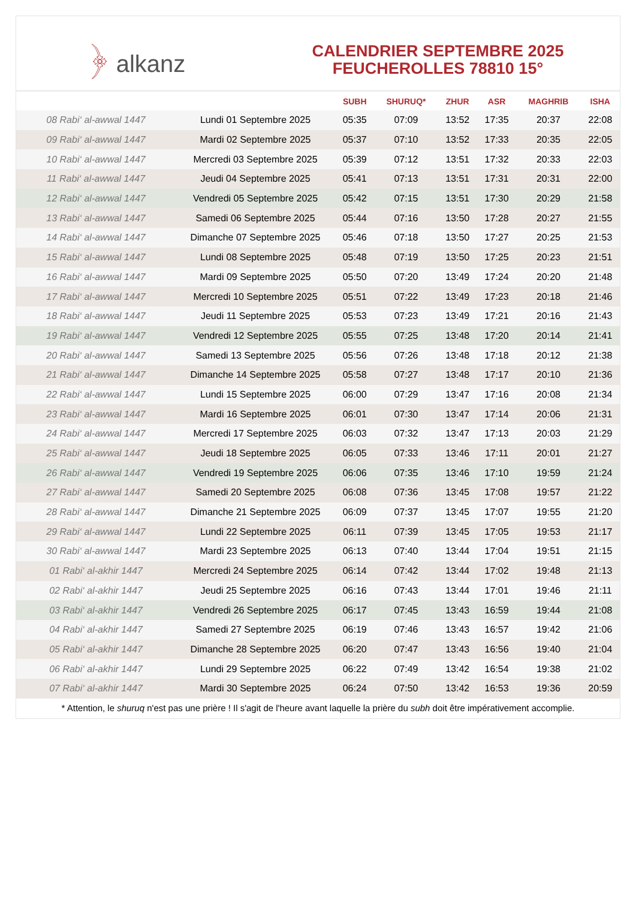﴿ alkanz
CALENDRIER SEPTEMBRE 2025
FEUCHEROLLES 78810 15°
| | | SUBH | SHURUQ* | ZHUR | ASR | MAGHRIB | ISHA |
| --- | --- | --- | --- | --- | --- | --- | --- |
| 08 Rabi‘ al-awwal 1447 | Lundi 01 Septembre 2025 | 05:35 | 07:09 | 13:52 | 17:35 | 20:37 | 22:08 |
| 09 Rabi‘ al-awwal 1447 | Mardi 02 Septembre 2025 | 05:37 | 07:10 | 13:52 | 17:33 | 20:35 | 22:05 |
| 10 Rabi‘ al-awwal 1447 | Mercredi 03 Septembre 2025 | 05:39 | 07:12 | 13:51 | 17:32 | 20:33 | 22:03 |
| 11 Rabi‘ al-awwal 1447 | Jeudi 04 Septembre 2025 | 05:41 | 07:13 | 13:51 | 17:31 | 20:31 | 22:00 |
| 12 Rabi‘ al-awwal 1447 | Vendredi 05 Septembre 2025 | 05:42 | 07:15 | 13:51 | 17:30 | 20:29 | 21:58 |
| 13 Rabi‘ al-awwal 1447 | Samedi 06 Septembre 2025 | 05:44 | 07:16 | 13:50 | 17:28 | 20:27 | 21:55 |
| 14 Rabi‘ al-awwal 1447 | Dimanche 07 Septembre 2025 | 05:46 | 07:18 | 13:50 | 17:27 | 20:25 | 21:53 |
| 15 Rabi‘ al-awwal 1447 | Lundi 08 Septembre 2025 | 05:48 | 07:19 | 13:50 | 17:25 | 20:23 | 21:51 |
| 16 Rabi‘ al-awwal 1447 | Mardi 09 Septembre 2025 | 05:50 | 07:20 | 13:49 | 17:24 | 20:20 | 21:48 |
| 17 Rabi‘ al-awwal 1447 | Mercredi 10 Septembre 2025 | 05:51 | 07:22 | 13:49 | 17:23 | 20:18 | 21:46 |
| 18 Rabi‘ al-awwal 1447 | Jeudi 11 Septembre 2025 | 05:53 | 07:23 | 13:49 | 17:21 | 20:16 | 21:43 |
| 19 Rabi‘ al-awwal 1447 | Vendredi 12 Septembre 2025 | 05:55 | 07:25 | 13:48 | 17:20 | 20:14 | 21:41 |
| 20 Rabi‘ al-awwal 1447 | Samedi 13 Septembre 2025 | 05:56 | 07:26 | 13:48 | 17:18 | 20:12 | 21:38 |
| 21 Rabi‘ al-awwal 1447 | Dimanche 14 Septembre 2025 | 05:58 | 07:27 | 13:48 | 17:17 | 20:10 | 21:36 |
| 22 Rabi‘ al-awwal 1447 | Lundi 15 Septembre 2025 | 06:00 | 07:29 | 13:47 | 17:16 | 20:08 | 21:34 |
| 23 Rabi‘ al-awwal 1447 | Mardi 16 Septembre 2025 | 06:01 | 07:30 | 13:47 | 17:14 | 20:06 | 21:31 |
| 24 Rabi‘ al-awwal 1447 | Mercredi 17 Septembre 2025 | 06:03 | 07:32 | 13:47 | 17:13 | 20:03 | 21:29 |
| 25 Rabi‘ al-awwal 1447 | Jeudi 18 Septembre 2025 | 06:05 | 07:33 | 13:46 | 17:11 | 20:01 | 21:27 |
| 26 Rabi‘ al-awwal 1447 | Vendredi 19 Septembre 2025 | 06:06 | 07:35 | 13:46 | 17:10 | 19:59 | 21:24 |
| 27 Rabi‘ al-awwal 1447 | Samedi 20 Septembre 2025 | 06:08 | 07:36 | 13:45 | 17:08 | 19:57 | 21:22 |
| 28 Rabi‘ al-awwal 1447 | Dimanche 21 Septembre 2025 | 06:09 | 07:37 | 13:45 | 17:07 | 19:55 | 21:20 |
| 29 Rabi‘ al-awwal 1447 | Lundi 22 Septembre 2025 | 06:11 | 07:39 | 13:45 | 17:05 | 19:53 | 21:17 |
| 30 Rabi‘ al-awwal 1447 | Mardi 23 Septembre 2025 | 06:13 | 07:40 | 13:44 | 17:04 | 19:51 | 21:15 |
| 01 Rabi‘ al-akhir 1447 | Mercredi 24 Septembre 2025 | 06:14 | 07:42 | 13:44 | 17:02 | 19:48 | 21:13 |
| 02 Rabi‘ al-akhir 1447 | Jeudi 25 Septembre 2025 | 06:16 | 07:43 | 13:44 | 17:01 | 19:46 | 21:11 |
| 03 Rabi‘ al-akhir 1447 | Vendredi 26 Septembre 2025 | 06:17 | 07:45 | 13:43 | 16:59 | 19:44 | 21:08 |
| 04 Rabi‘ al-akhir 1447 | Samedi 27 Septembre 2025 | 06:19 | 07:46 | 13:43 | 16:57 | 19:42 | 21:06 |
| 05 Rabi‘ al-akhir 1447 | Dimanche 28 Septembre 2025 | 06:20 | 07:47 | 13:43 | 16:56 | 19:40 | 21:04 |
| 06 Rabi‘ al-akhir 1447 | Lundi 29 Septembre 2025 | 06:22 | 07:49 | 13:42 | 16:54 | 19:38 | 21:02 |
| 07 Rabi‘ al-akhir 1447 | Mardi 30 Septembre 2025 | 06:24 | 07:50 | 13:42 | 16:53 | 19:36 | 20:59 |
* Attention, le shuruq n'est pas une prière ! Il s'agit de l'heure avant laquelle la prière du subh doit être impérativement accomplie.